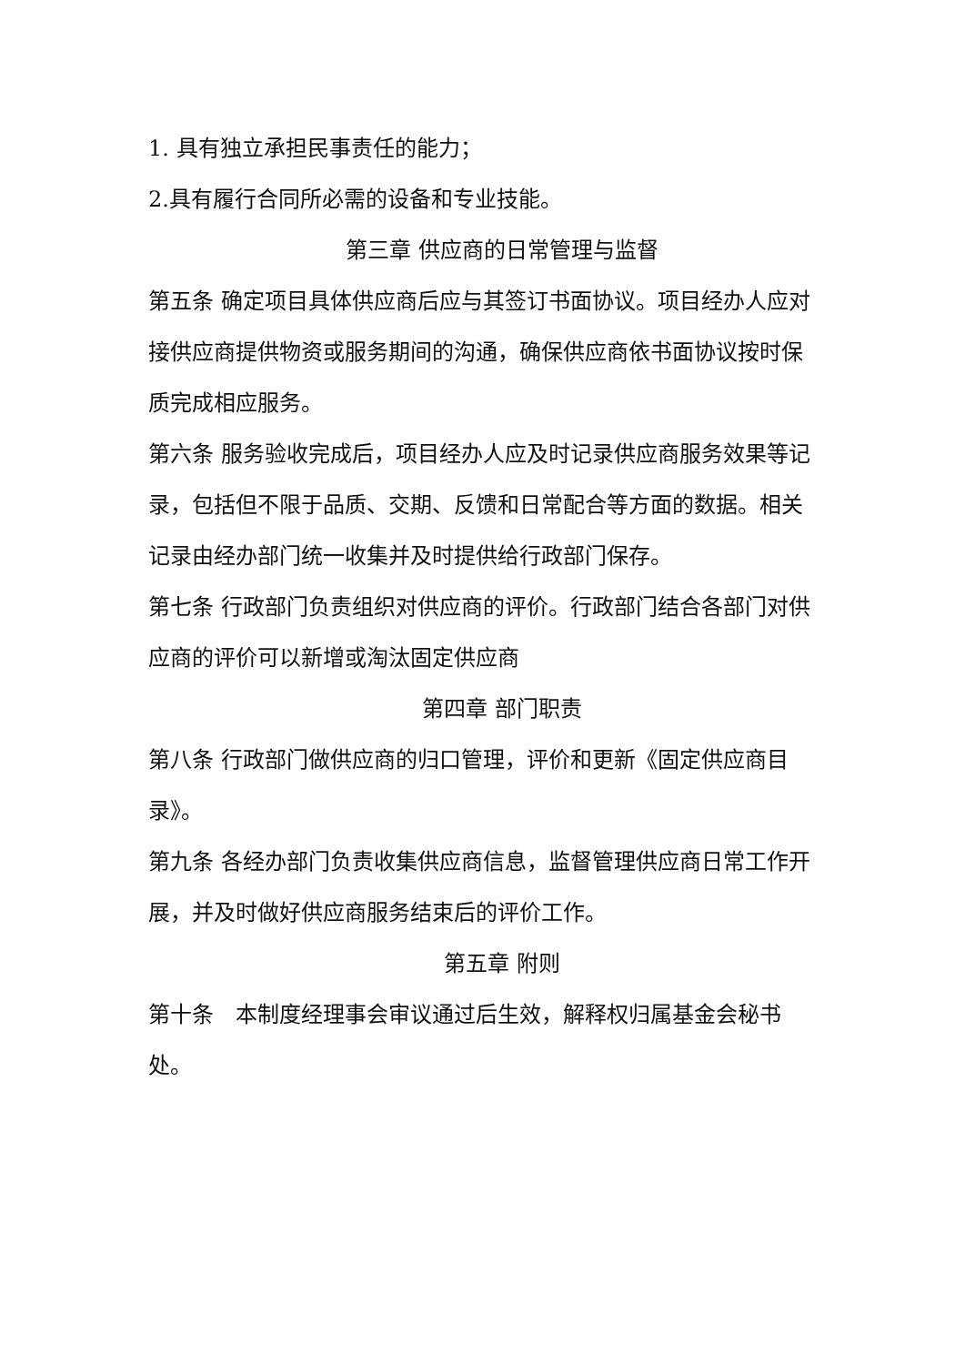1. 具有独立承担民事责任的能力；
2.具有履行合同所必需的设备和专业技能。
第三章 供应商的日常管理与监督
第五条 确定项目具体供应商后应与其签订书面协议。项目经办人应对接供应商提供物资或服务期间的沟通，确保供应商依书面协议按时保质完成相应服务。
第六条 服务验收完成后，项目经办人应及时记录供应商服务效果等记录，包括但不限于品质、交期、反馈和日常配合等方面的数据。相关记录由经办部门统一收集并及时提供给行政部门保存。
第七条 行政部门负责组织对供应商的评价。行政部门结合各部门对供应商的评价可以新增或淘汰固定供应商
第四章 部门职责
第八条 行政部门做供应商的归口管理，评价和更新《固定供应商目录》。
第九条 各经办部门负责收集供应商信息，监督管理供应商日常工作开展，并及时做好供应商服务结束后的评价工作。
第五章 附则
第十条　本制度经理事会审议通过后生效，解释权归属基金会秘书处。